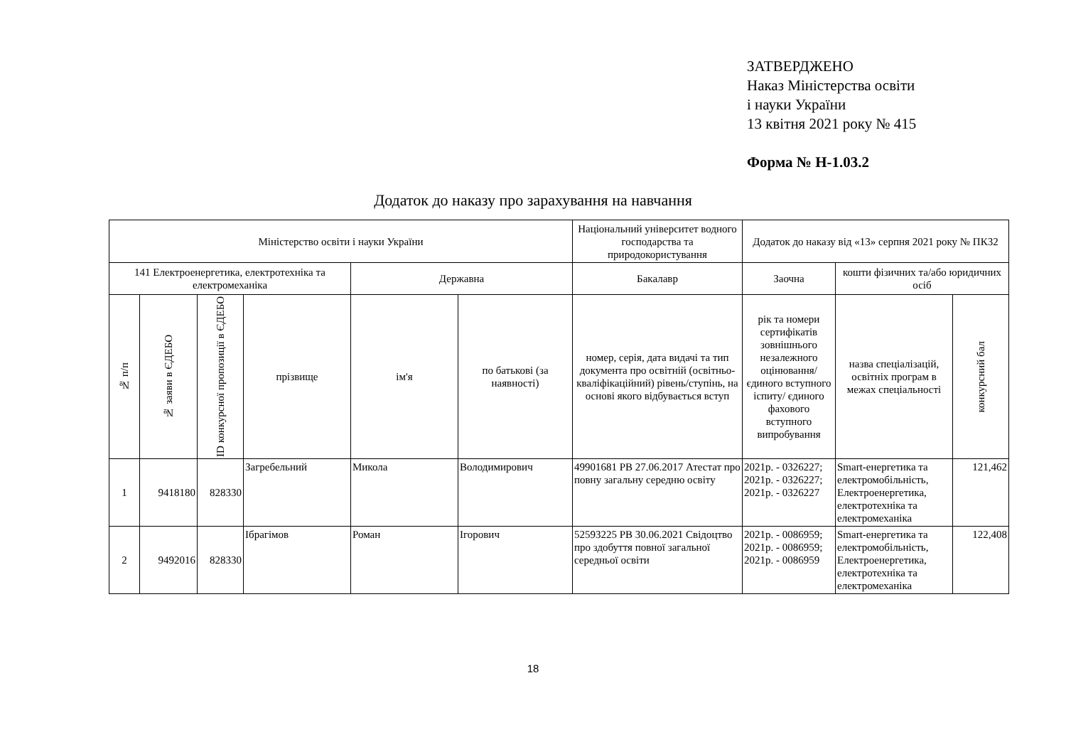ЗАТВЕРДЖЕНО
Наказ Міністерства освіти
і науки України
13 квітня 2021 року № 415
Форма № Н-1.03.2
Додаток до наказу про зарахування на навчання
| Міністерство освіти і науки України | | | | | | Національний університет водного господарства та природокористування | Додаток до наказу від «13» серпня 2021 року № ПК32 | | |
| --- | --- | --- | --- | --- | --- | --- | --- | --- | --- |
| 141 Електроенергетика, електротехніка та електромеханіка | | | | Державна | | Бакалавр | Заочна | кошти фізичних та/або юридичних осіб | |
| № п/п | № заяви в ЄДЕБО | ID конкурсної пропозиції в ЄДЕБО | прізвище | ім'я | по батькові (за наявності) | номер, серія, дата видачі та тип документа про освітній (освітньо-кваліфікаційний) рівень/ступінь, на основі якого відбувається вступ | рік та номери сертифікатів зовнішнього незалежного оцінювання/ єдиного вступного іспиту/ єдиного фахового вступного випробування | назва спеціалізацій, освітніх програм в межах спеціальності | конкурсний бал |
| 1 | 9418180 | 828330 | Загребельний | Микола | Володимирович | 49901681 PB 27.06.2017 Атестат про повну загальну середню освіту | 2021р. - 0326227; 2021р. - 0326227; 2021р. - 0326227 | Smart-енергетика та електромобільність, Електроенергетика, електротехніка та електромеханіка | 121,462 |
| 2 | 9492016 | 828330 | Ібрагімов | Роман | Ігорович | 52593225 PB 30.06.2021 Свідоцтво про здобуття повної загальної середньої освіти | 2021р. - 0086959; 2021р. - 0086959; 2021р. - 0086959 | Smart-енергетика та електромобільність, Електроенергетика, електротехніка та електромеханіка | 122,408 |
18